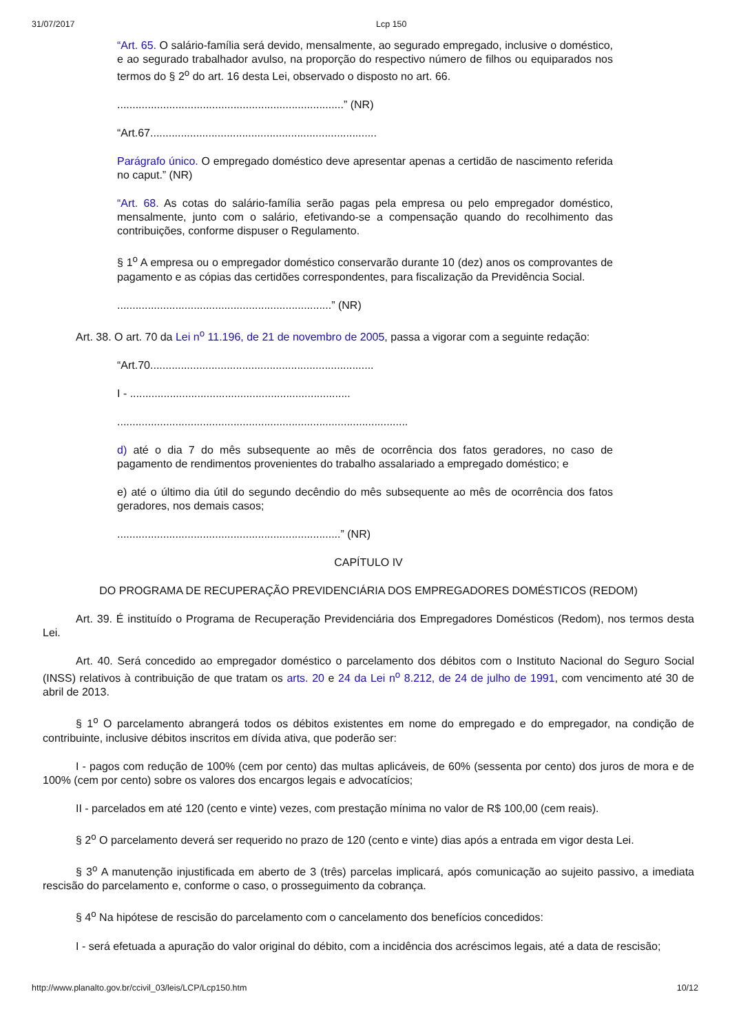31/07/2017 Lcp 150
“Art. 65. O salário-família será devido, mensalmente, ao segurado empregado, inclusive o doméstico, e ao segurado trabalhador avulso, na proporção do respectivo número de filhos ou equiparados nos termos do § 2<sup>o</sup> do art. 16 desta Lei, observado o disposto no art. 66.
..........................................................................” (NR)
“Art.67..........................................................................
Parágrafo único. O empregado doméstico deve apresentar apenas a certidão de nascimento referida no caput.” (NR)
“Art. 68. As cotas do salário-família serão pagas pela empresa ou pelo empregador doméstico, mensalmente, junto com o salário, efetivando-se a compensação quando do recolhimento das contribuições, conforme dispuser o Regulamento.
§ 1<sup>o</sup> A empresa ou o empregador doméstico conservarão durante 10 (dez) anos os comprovantes de pagamento e as cópias das certidões correspondentes, para fiscalização da Previdência Social.
......................................................................” (NR)
Art. 38. O art. 70 da Lei n<sup>o</sup> 11.196, de 21 de novembro de 2005, passa a vigorar com a seguinte redação:
“Art.70.........................................................................
I - ........................................................................
...............................................................................................
d) até o dia 7 do mês subsequente ao mês de ocorrência dos fatos geradores, no caso de pagamento de rendimentos provenientes do trabalho assalariado a empregado doméstico; e
e) até o último dia útil do segundo decêndio do mês subsequente ao mês de ocorrência dos fatos geradores, nos demais casos;
.........................................................................” (NR)
CAPÍTULO IV
DO PROGRAMA DE RECUPERAÇÃO PREVIDENCIÁRIA DOS EMPREGADORES DOMÉSTICOS (REDOM)
Art. 39. É instituído o Programa de Recuperação Previdenciária dos Empregadores Domésticos (Redom), nos termos desta Lei.
Art. 40. Será concedido ao empregador doméstico o parcelamento dos débitos com o Instituto Nacional do Seguro Social (INSS) relativos à contribuição de que tratam os arts. 20 e 24 da Lei n<sup>o</sup> 8.212, de 24 de julho de 1991, com vencimento até 30 de abril de 2013.
§ 1<sup>o</sup> O parcelamento abrangerá todos os débitos existentes em nome do empregado e do empregador, na condição de contribuinte, inclusive débitos inscritos em dívida ativa, que poderão ser:
I - pagos com redução de 100% (cem por cento) das multas aplicáveis, de 60% (sessenta por cento) dos juros de mora e de 100% (cem por cento) sobre os valores dos encargos legais e advocatícios;
II - parcelados em até 120 (cento e vinte) vezes, com prestação mínima no valor de R$ 100,00 (cem reais).
§ 2<sup>o</sup> O parcelamento deverá ser requerido no prazo de 120 (cento e vinte) dias após a entrada em vigor desta Lei.
§ 3<sup>o</sup> A manutenção injustificada em aberto de 3 (três) parcelas implicará, após comunicação ao sujeito passivo, a imediata rescisão do parcelamento e, conforme o caso, o prosseguimento da cobrança.
§ 4<sup>o</sup> Na hipótese de rescisão do parcelamento com o cancelamento dos benefícios concedidos:
I - será efetuada a apuração do valor original do débito, com a incidência dos acréscimos legais, até a data de rescisão;
http://www.planalto.gov.br/ccivil_03/leis/LCP/Lcp150.htm 10/12